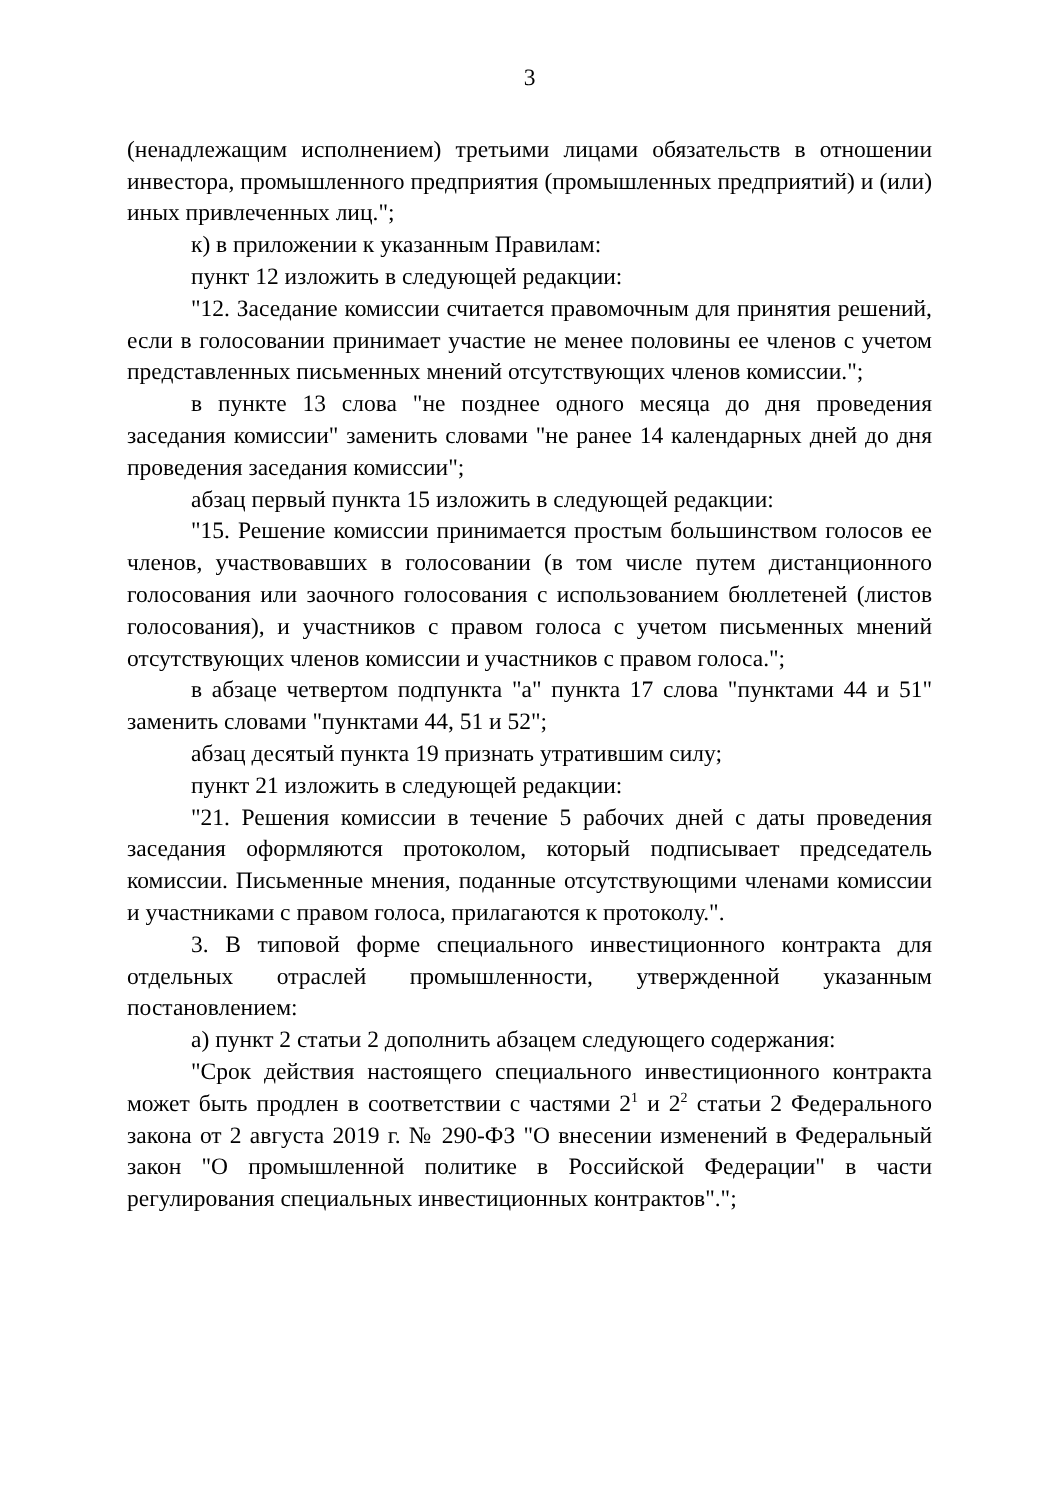3
(ненадлежащим исполнением) третьими лицами обязательств в отношении инвестора, промышленного предприятия (промышленных предприятий) и (или) иных привлеченных лиц.";
к) в приложении к указанным Правилам:
пункт 12 изложить в следующей редакции:
"12. Заседание комиссии считается правомочным для принятия решений, если в голосовании принимает участие не менее половины ее членов с учетом представленных письменных мнений отсутствующих членов комиссии.";
в пункте 13 слова "не позднее одного месяца до дня проведения заседания комиссии" заменить словами "не ранее 14 календарных дней до дня проведения заседания комиссии";
абзац первый пункта 15 изложить в следующей редакции:
"15. Решение комиссии принимается простым большинством голосов ее членов, участвовавших в голосовании (в том числе путем дистанционного голосования или заочного голосования с использованием бюллетеней (листов голосования), и участников с правом голоса с учетом письменных мнений отсутствующих членов комиссии и участников с правом голоса.";
в абзаце четвертом подпункта "а" пункта 17 слова "пунктами 44 и 51" заменить словами "пунктами 44, 51 и 52";
абзац десятый пункта 19 признать утратившим силу;
пункт 21 изложить в следующей редакции:
"21. Решения комиссии в течение 5 рабочих дней с даты проведения заседания оформляются протоколом, который подписывает председатель комиссии. Письменные мнения, поданные отсутствующими членами комиссии и участниками с правом голоса, прилагаются к протоколу.".
3. В типовой форме специального инвестиционного контракта для отдельных отраслей промышленности, утвержденной указанным постановлением:
а) пункт 2 статьи 2 дополнить абзацем следующего содержания:
"Срок действия настоящего специального инвестиционного контракта может быть продлен в соответствии с частями 2<sup>1</sup> и 2<sup>2</sup> статьи 2 Федерального закона от 2 августа 2019 г. № 290-ФЗ "О внесении изменений в Федеральный закон "О промышленной политике в Российской Федерации" в части регулирования специальных инвестиционных контрактов".";